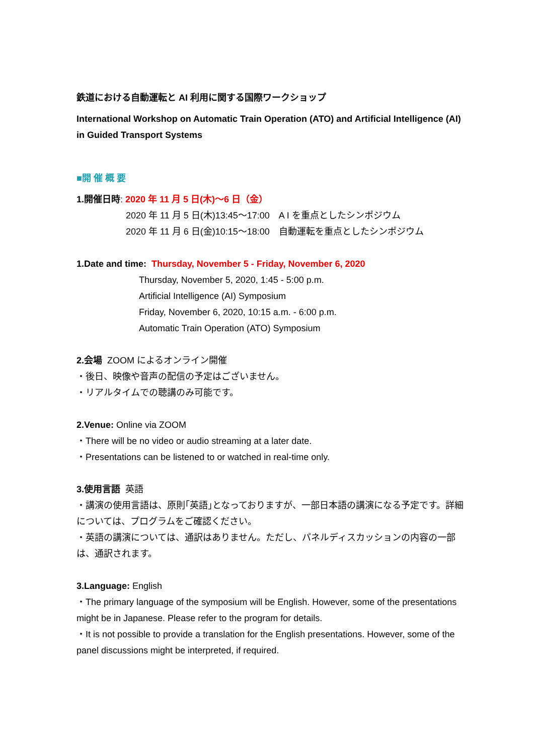鉄道における自動運転と AI 利用に関する国際ワークショップ
International Workshop on Automatic Train Operation (ATO) and Artificial Intelligence (AI) in Guided Transport Systems
■開 催 概 要
1.開催日時: 2020 年 11 月 5 日(木)～6 日（金）
2020 年 11 月 5 日(木)13:45～17:00　A I を重点としたシンポジウム
2020 年 11 月 6 日(金)10:15～18:00　自動運転を重点としたシンポジウム
1.Date and time: Thursday, November 5 - Friday, November 6, 2020
Thursday, November 5, 2020, 1:45 - 5:00 p.m.
Artificial Intelligence (AI) Symposium
Friday, November 6, 2020, 10:15 a.m. - 6:00 p.m.
Automatic Train Operation (ATO) Symposium
2.会場 ZOOM によるオンライン開催
・後日、映像や音声の配信の予定はございません。
・リアルタイムでの聴講のみ可能です。
2.Venue: Online via ZOOM
・There will be no video or audio streaming at a later date.
・Presentations can be listened to or watched in real-time only.
3.使用言語 英語
・講演の使用言語は、原則｢英語｣となっておりますが、一部日本語の講演になる予定です。詳細については、プログラムをご確認ください。
・英語の講演については、通訳はありません。ただし、パネルディスカッションの内容の一部は、通訳されます。
3.Language: English
・The primary language of the symposium will be English. However, some of the presentations might be in Japanese. Please refer to the program for details.
・It is not possible to provide a translation for the English presentations. However, some of the panel discussions might be interpreted, if required.